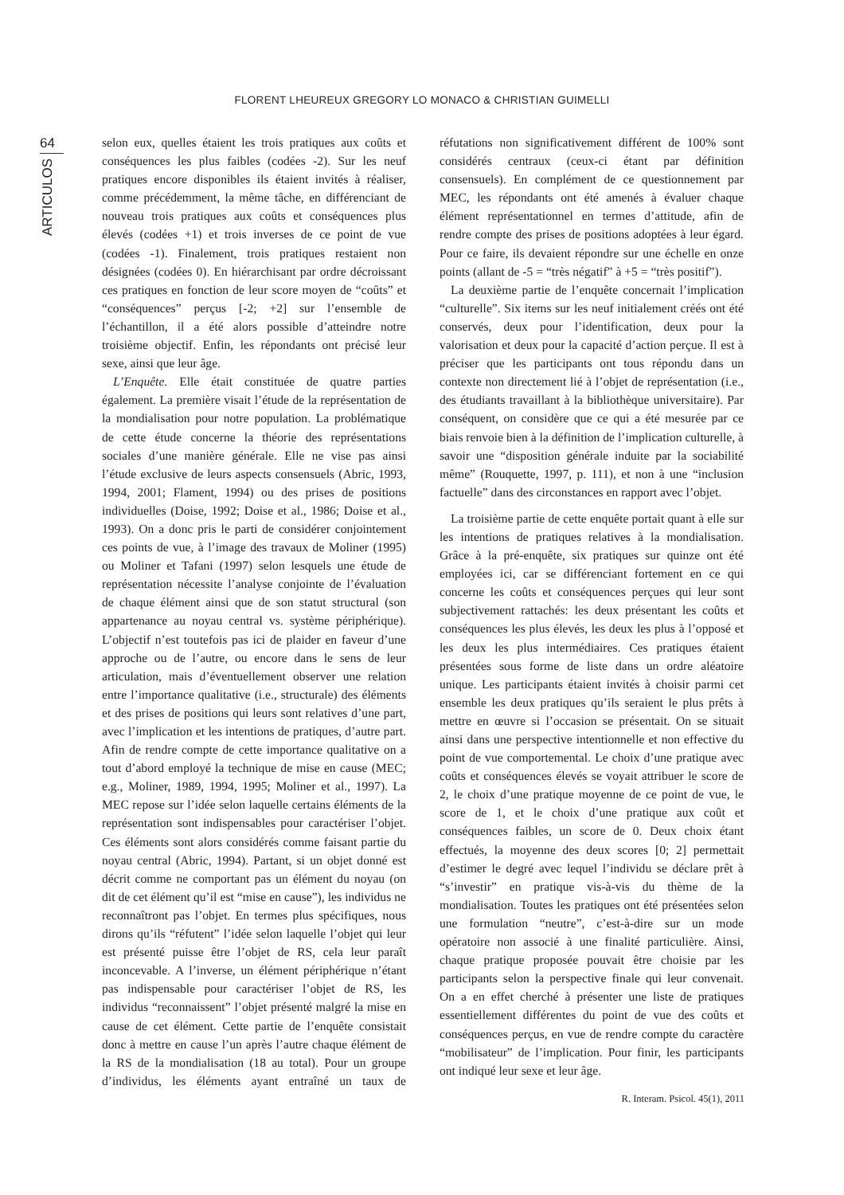FLORENT LHEUREUX GREGORY LO MONACO & CHRISTIAN GUIMELLI
64
ARTICULOS
selon eux, quelles étaient les trois pratiques aux coûts et conséquences les plus faibles (codées -2). Sur les neuf pratiques encore disponibles ils étaient invités à réaliser, comme précédemment, la même tâche, en différenciant de nouveau trois pratiques aux coûts et conséquences plus élevés (codées +1) et trois inverses de ce point de vue (codées -1). Finalement, trois pratiques restaient non désignées (codées 0). En hiérarchisant par ordre décroissant ces pratiques en fonction de leur score moyen de “coûts” et “conséquences” perçus [-2; +2] sur l’ensemble de l’échantillon, il a été alors possible d’atteindre notre troisième objectif. Enfin, les répondants ont précisé leur sexe, ainsi que leur âge.
L’Enquête. Elle était constituée de quatre parties également. La première visait l’étude de la représentation de la mondialisation pour notre population. La problématique de cette étude concerne la théorie des représentations sociales d’une manière générale. Elle ne vise pas ainsi l’étude exclusive de leurs aspects consensuels (Abric, 1993, 1994, 2001; Flament, 1994) ou des prises de positions individuelles (Doise, 1992; Doise et al., 1986; Doise et al., 1993). On a donc pris le parti de considérer conjointement ces points de vue, à l’image des travaux de Moliner (1995) ou Moliner et Tafani (1997) selon lesquels une étude de représentation nécessite l’analyse conjointe de l’évaluation de chaque élément ainsi que de son statut structural (son appartenance au noyau central vs. système périphérique). L’objectif n’est toutefois pas ici de plaider en faveur d’une approche ou de l’autre, ou encore dans le sens de leur articulation, mais d’éventuellement observer une relation entre l’importance qualitative (i.e., structurale) des éléments et des prises de positions qui leurs sont relatives d’une part, avec l’implication et les intentions de pratiques, d’autre part. Afin de rendre compte de cette importance qualitative on a tout d’abord employé la technique de mise en cause (MEC; e.g., Moliner, 1989, 1994, 1995; Moliner et al., 1997). La MEC repose sur l’idée selon laquelle certains éléments de la représentation sont indispensables pour caractériser l’objet. Ces éléments sont alors considérés comme faisant partie du noyau central (Abric, 1994). Partant, si un objet donné est décrit comme ne comportant pas un élément du noyau (on dit de cet élément qu’il est “mise en cause”), les individus ne reconnaîtront pas l’objet. En termes plus spécifiques, nous dirons qu’ils “réfutent” l’idée selon laquelle l’objet qui leur est présenté puisse être l’objet de RS, cela leur paraît inconcevable. A l’inverse, un élément périphérique n’étant pas indispensable pour caractériser l’objet de RS, les individus “reconnaissent” l’objet présenté malgré la mise en cause de cet élément. Cette partie de l’enquête consistait donc à mettre en cause l’un après l’autre chaque élément de la RS de la mondialisation (18 au total). Pour un groupe d’individus, les éléments ayant entraîné un taux de réfutations non significativement différent de 100% sont considérés centraux (ceux-ci étant par définition consensuels). En complément de ce questionnement par MEC, les répondants ont été amenés à évaluer chaque élément représentationnel en termes d’attitude, afin de rendre compte des prises de positions adoptées à leur égard. Pour ce faire, ils devaient répondre sur une échelle en onze points (allant de -5 = “très négatif” à +5 = “très positif”).
La deuxième partie de l’enquête concernait l’implication “culturelle”. Six items sur les neuf initialement créés ont été conservés, deux pour l’identification, deux pour la valorisation et deux pour la capacité d’action perçue. Il est à préciser que les participants ont tous répondu dans un contexte non directement lié à l’objet de représentation (i.e., des étudiants travaillant à la bibliothèque universitaire). Par conséquent, on considère que ce qui a été mesurée par ce biais renvoie bien à la définition de l’implication culturelle, à savoir une “disposition générale induite par la sociabilité même” (Rouquette, 1997, p. 111), et non à une “inclusion factuelle” dans des circonstances en rapport avec l’objet.
La troisième partie de cette enquête portait quant à elle sur les intentions de pratiques relatives à la mondialisation. Grâce à la pré-enquête, six pratiques sur quinze ont été employées ici, car se différenciant fortement en ce qui concerne les coûts et conséquences perçues qui leur sont subjectivement rattachés: les deux présentant les coûts et conséquences les plus élevés, les deux les plus à l’opposé et les deux les plus intermédiaires. Ces pratiques étaient présentées sous forme de liste dans un ordre aléatoire unique. Les participants étaient invités à choisir parmi cet ensemble les deux pratiques qu’ils seraient le plus prêts à mettre en œuvre si l’occasion se présentait. On se situait ainsi dans une perspective intentionnelle et non effective du point de vue comportemental. Le choix d’une pratique avec coûts et conséquences élevés se voyait attribuer le score de 2, le choix d’une pratique moyenne de ce point de vue, le score de 1, et le choix d’une pratique aux coût et conséquences faibles, un score de 0. Deux choix étant effectués, la moyenne des deux scores [0; 2] permettait d’estimer le degré avec lequel l’individu se déclare prêt à “s’investir” en pratique vis-à-vis du thème de la mondialisation. Toutes les pratiques ont été présentées selon une formulation “neutre”, c’est-à-dire sur un mode opératoire non associé à une finalité particulière. Ainsi, chaque pratique proposée pouvait être choisie par les participants selon la perspective finale qui leur convenait. On a en effet cherché à présenter une liste de pratiques essentiellement différentes du point de vue des coûts et conséquences perçus, en vue de rendre compte du caractère “mobilisateur” de l’implication. Pour finir, les participants ont indiqué leur sexe et leur âge.
R. Interam. Psicol. 45(1), 2011